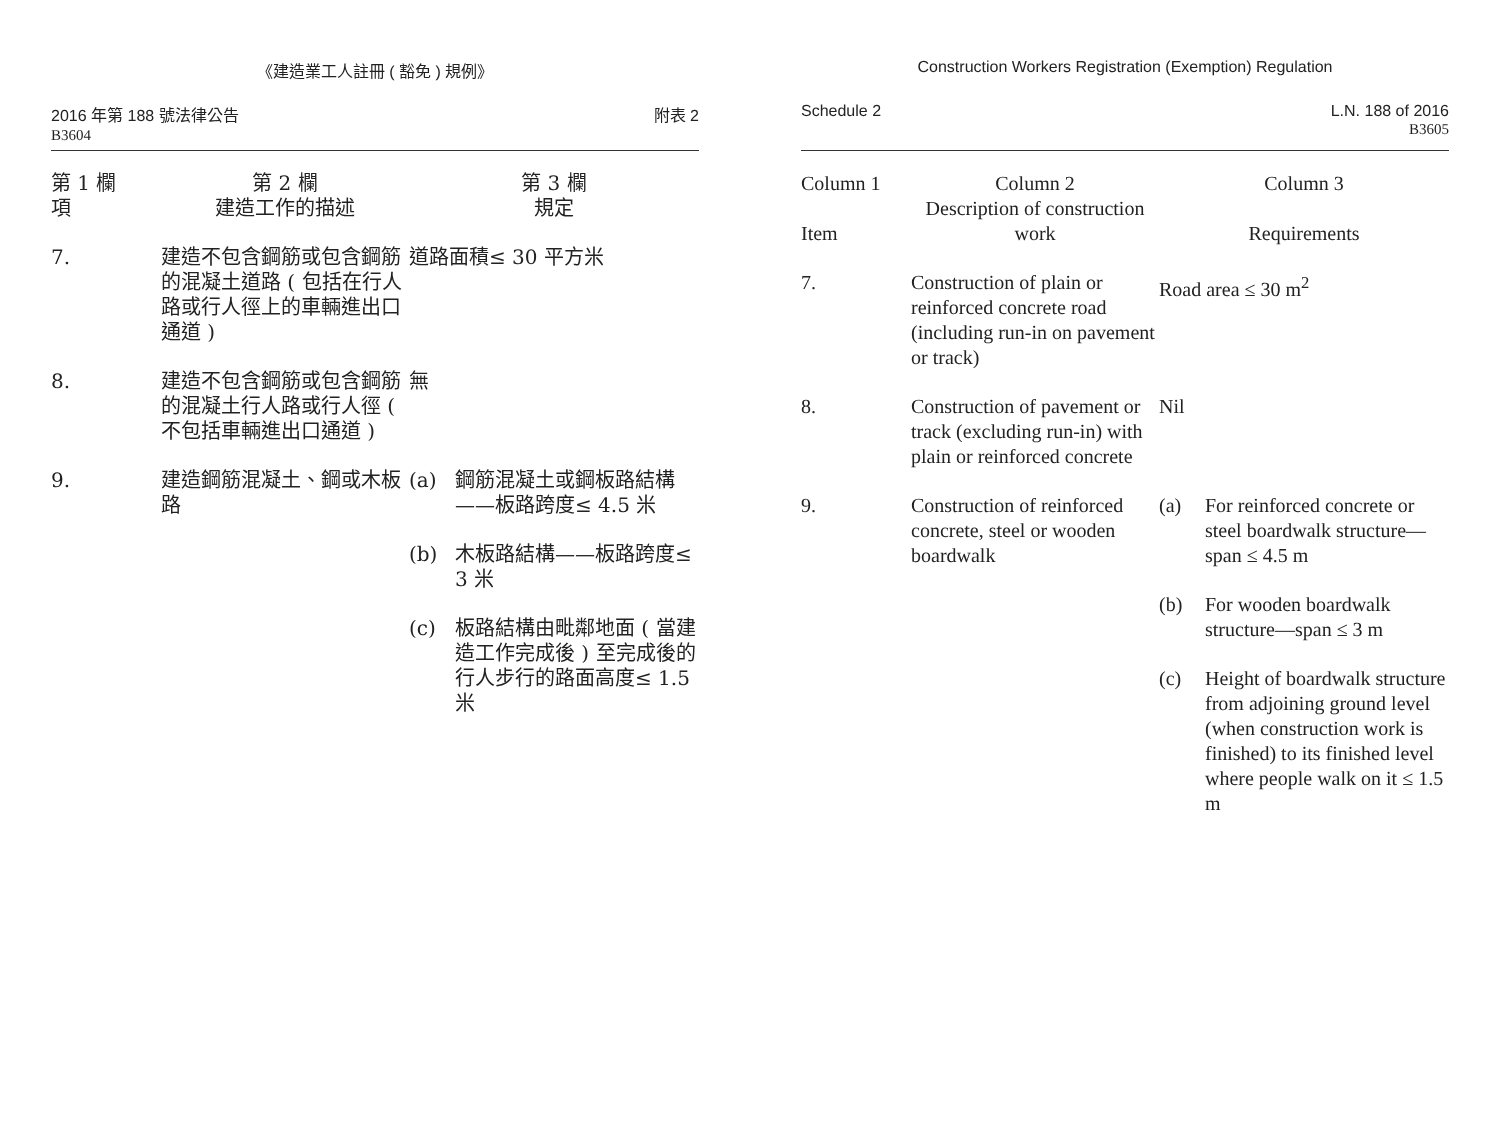《建造業工人註冊 ( 豁免 ) 規例》
2016 年第 188 號法律公告
B3604
附表 2
| 第 1 欄 項 | 第 2 欄 建造工作的描述 | 第 3 欄 規定 | |
| --- | --- | --- | --- |
| 7. | 建造不包含鋼筋或包含鋼筋的混凝土道路 ( 包括在行人路或行人徑上的車輛進出口通道 ) | 道路面積≤ 30 平方米 | |
| 8. | 建造不包含鋼筋或包含鋼筋的混凝土行人路或行人徑 ( 不包括車輛進出口通道 ) | 無 | |
| 9. | 建造鋼筋混凝土、鋼或木板路 | (a) | 鋼筋混凝土或鋼板路結構——板路跨度≤ 4.5 米 |
| | | (b) | 木板路結構——板路跨度≤ 3 米 |
| | | (c) | 板路結構由毗鄰地面 ( 當建造工作完成後 ) 至完成後的行人步行的路面高度≤ 1.5 米 |
Construction Workers Registration (Exemption) Regulation
Schedule 2 L.N. 188 of 2016
B3605
| Column 1 Item | Column 2 Description of construction work | Column 3 Requirements | |
| --- | --- | --- | --- |
| 7. | Construction of plain or reinforced concrete road (including run-in on pavement or track) | Road area ≤ 30 m<sup>2</sup> | |
| 8. | Construction of pavement or track (excluding run-in) with plain or reinforced concrete | Nil | |
| 9. | Construction of reinforced concrete, steel or wooden boardwalk | (a) | For reinforced concrete or steel boardwalk structure—span ≤ 4.5 m |
| | | (b) | For wooden boardwalk structure—span ≤ 3 m |
| | | (c) | Height of boardwalk structure from adjoining ground level (when construction work is finished) to its finished level where people walk on it ≤ 1.5 m |